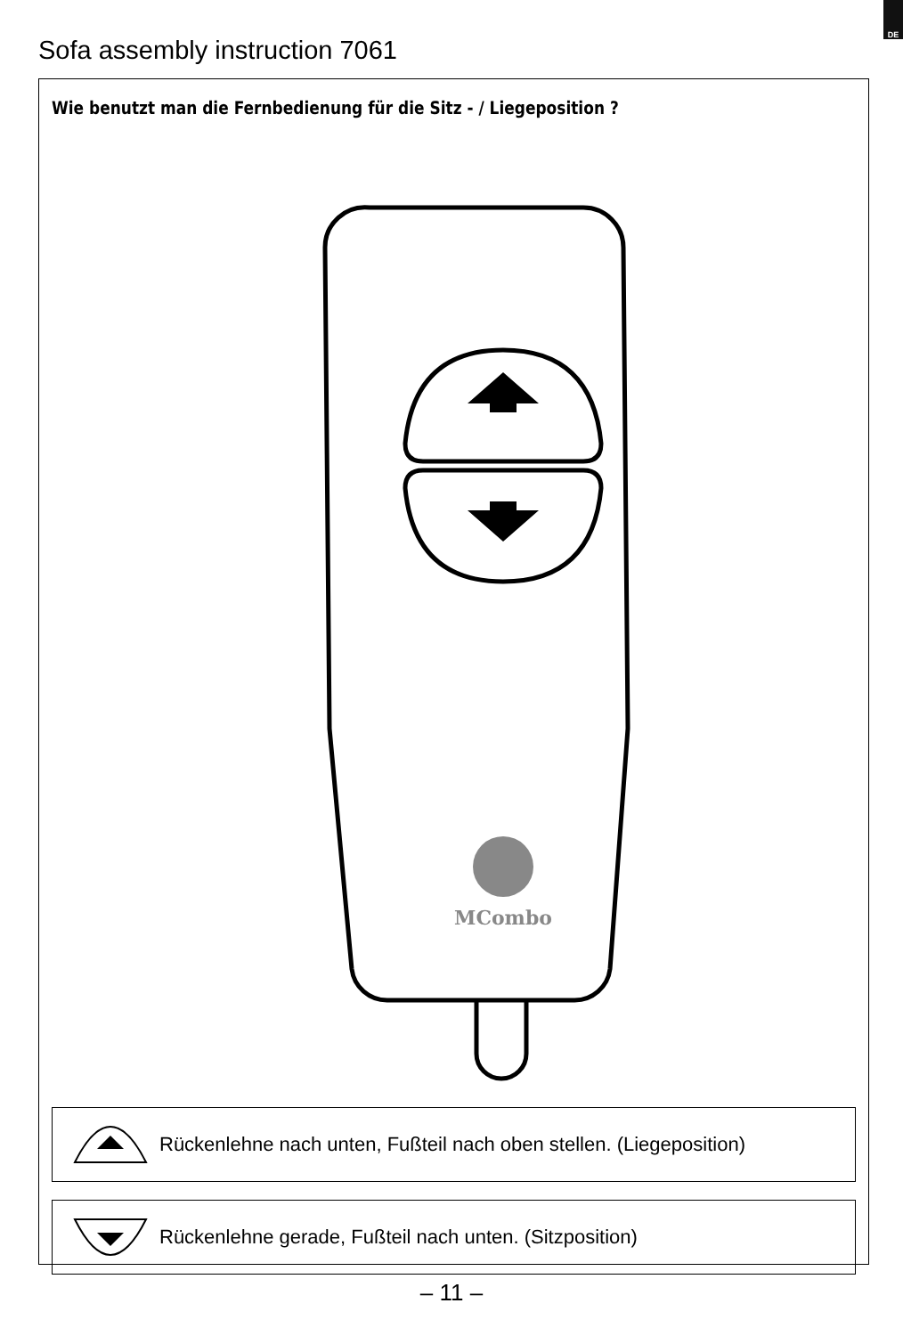DE
Sofa assembly instruction 7061
Wie benutzt man die Fernbedienung für die Sitz - / Liegeposition ?
MCombo
Rückenlehne nach unten, Fußteil nach oben stellen. (Liegeposition)
Rückenlehne gerade, Fußteil nach unten. (Sitzposition)
– 11 –